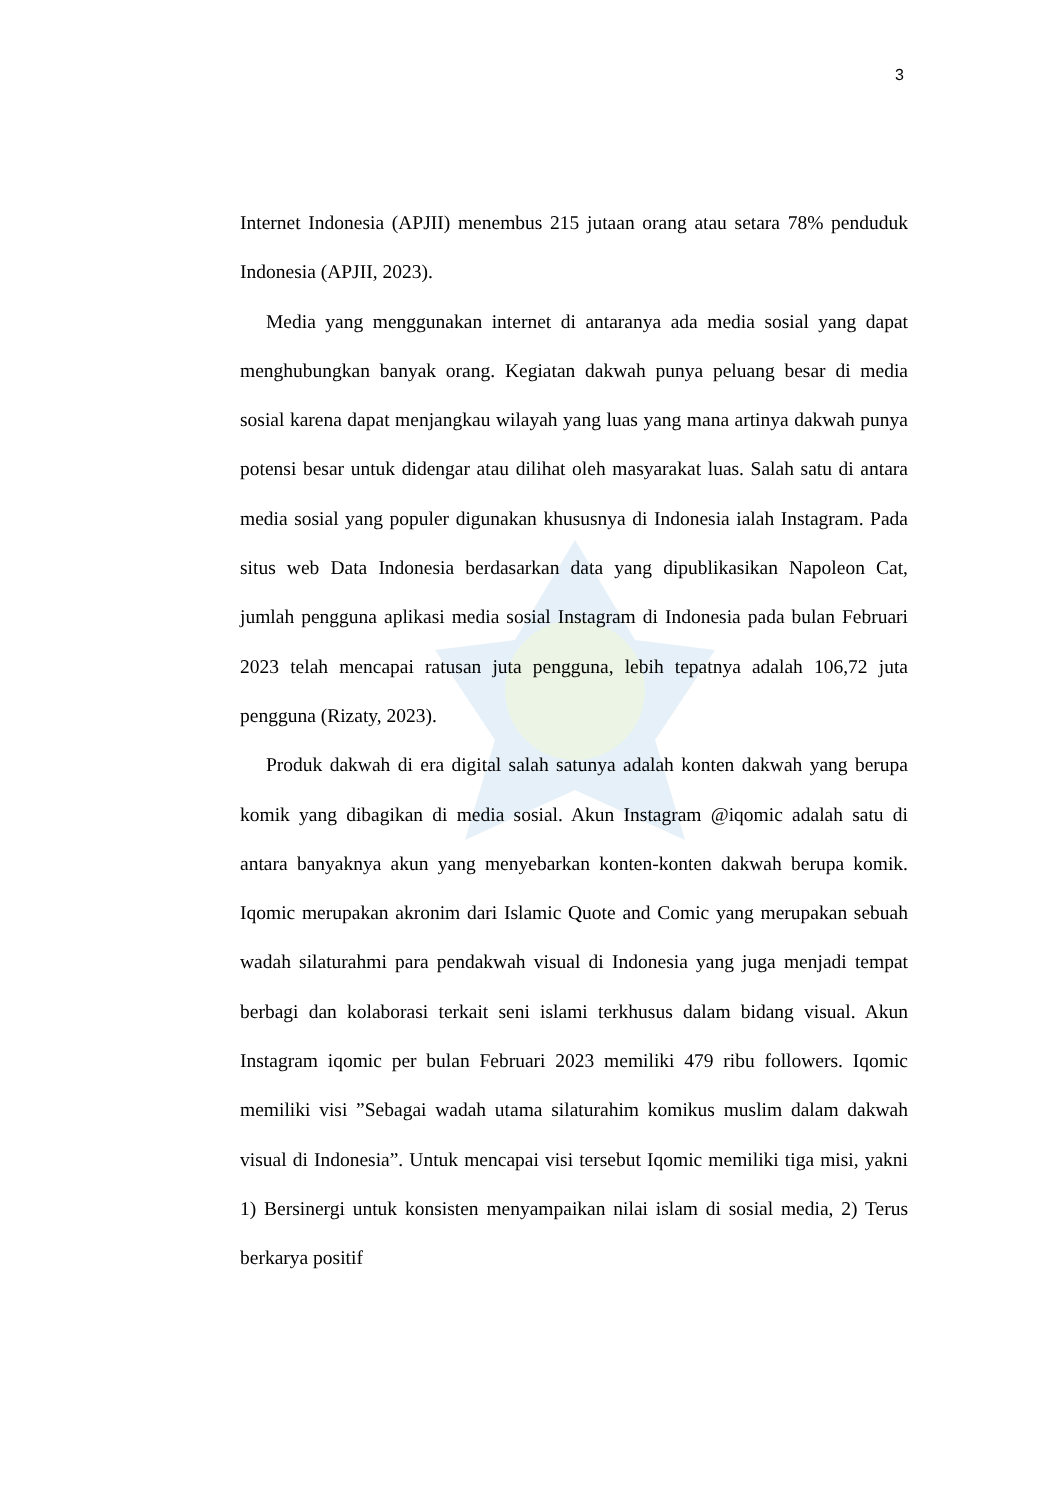3
Internet Indonesia (APJII) menembus 215 jutaan orang atau setara 78% penduduk Indonesia (APJII, 2023).
Media yang menggunakan internet di antaranya ada media sosial yang dapat menghubungkan banyak orang. Kegiatan dakwah punya peluang besar di media sosial karena dapat menjangkau wilayah yang luas yang mana artinya dakwah punya potensi besar untuk didengar atau dilihat oleh masyarakat luas. Salah satu di antara media sosial yang populer digunakan khususnya di Indonesia ialah Instagram. Pada situs web Data Indonesia berdasarkan data yang dipublikasikan Napoleon Cat, jumlah pengguna aplikasi media sosial Instagram di Indonesia pada bulan Februari 2023 telah mencapai ratusan juta pengguna, lebih tepatnya adalah 106,72 juta pengguna (Rizaty, 2023).
Produk dakwah di era digital salah satunya adalah konten dakwah yang berupa komik yang dibagikan di media sosial. Akun Instagram @iqomic adalah satu di antara banyaknya akun yang menyebarkan konten-konten dakwah berupa komik. Iqomic merupakan akronim dari Islamic Quote and Comic yang merupakan sebuah wadah silaturahmi para pendakwah visual di Indonesia yang juga menjadi tempat berbagi dan kolaborasi terkait seni islami terkhusus dalam bidang visual. Akun Instagram iqomic per bulan Februari 2023 memiliki 479 ribu followers. Iqomic memiliki visi ”Sebagai wadah utama silaturahim komikus muslim dalam dakwah visual di Indonesia”. Untuk mencapai visi tersebut Iqomic memiliki tiga misi, yakni 1) Bersinergi untuk konsisten menyampaikan nilai islam di sosial media, 2) Terus berkarya positif